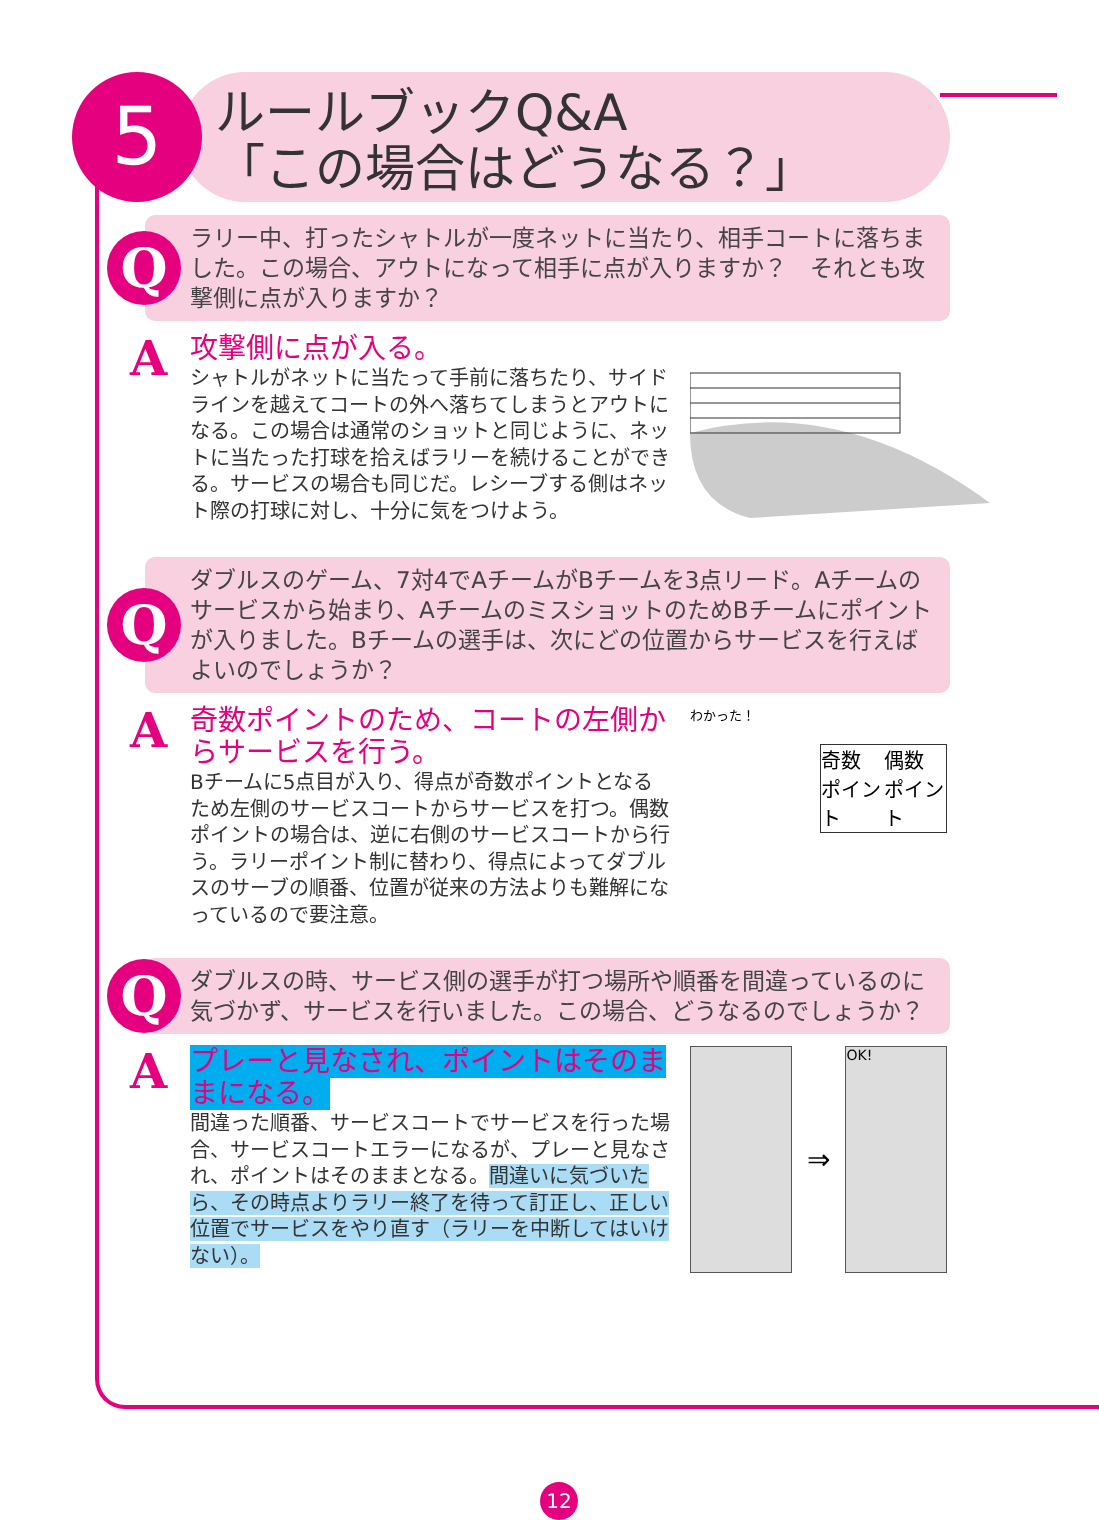5
ルールブックQ&A
「この場合はどうなる？」
Q
ラリー中、打ったシャトルが一度ネットに当たり、相手コートに落ちました。この場合、アウトになって相手に点が入りますか？　それとも攻撃側に点が入りますか？
A
攻撃側に点が入る。
シャトルがネットに当たって手前に落ちたり、サイドラインを越えてコートの外へ落ちてしまうとアウトになる。この場合は通常のショットと同じように、ネットに当たった打球を拾えばラリーを続けることができる。サービスの場合も同じだ。レシーブする側はネット際の打球に対し、十分に気をつけよう。
Q
ダブルスのゲーム、7対4でAチームがBチームを3点リード。Aチームのサービスから始まり、AチームのミスショットのためBチームにポイントが入りました。Bチームの選手は、次にどの位置からサービスを行えばよいのでしょうか？
A
奇数ポイントのため、コートの左側からサービスを行う。
Bチームに5点目が入り、得点が奇数ポイントとなるため左側のサービスコートからサービスを打つ。偶数ポイントの場合は、逆に右側のサービスコートから行う。ラリーポイント制に替わり、得点によってダブルスのサーブの順番、位置が従来の方法よりも難解になっているので要注意。
わかった！
奇数 ポイント 偶数 ポイント
Q
ダブルスの時、サービス側の選手が打つ場所や順番を間違っているのに気づかず、サービスを行いました。この場合、どうなるのでしょうか？
A
プレーと見なされ、ポイントはそのままになる。
間違った順番、サービスコートでサービスを行った場合、サービスコートエラーになるが、プレーと見なされ、ポイントはそのままとなる。間違いに気づいたら、その時点よりラリー終了を待って訂正し、正しい位置でサービスをやり直す（ラリーを中断してはいけない）。
⇒
OK!
12